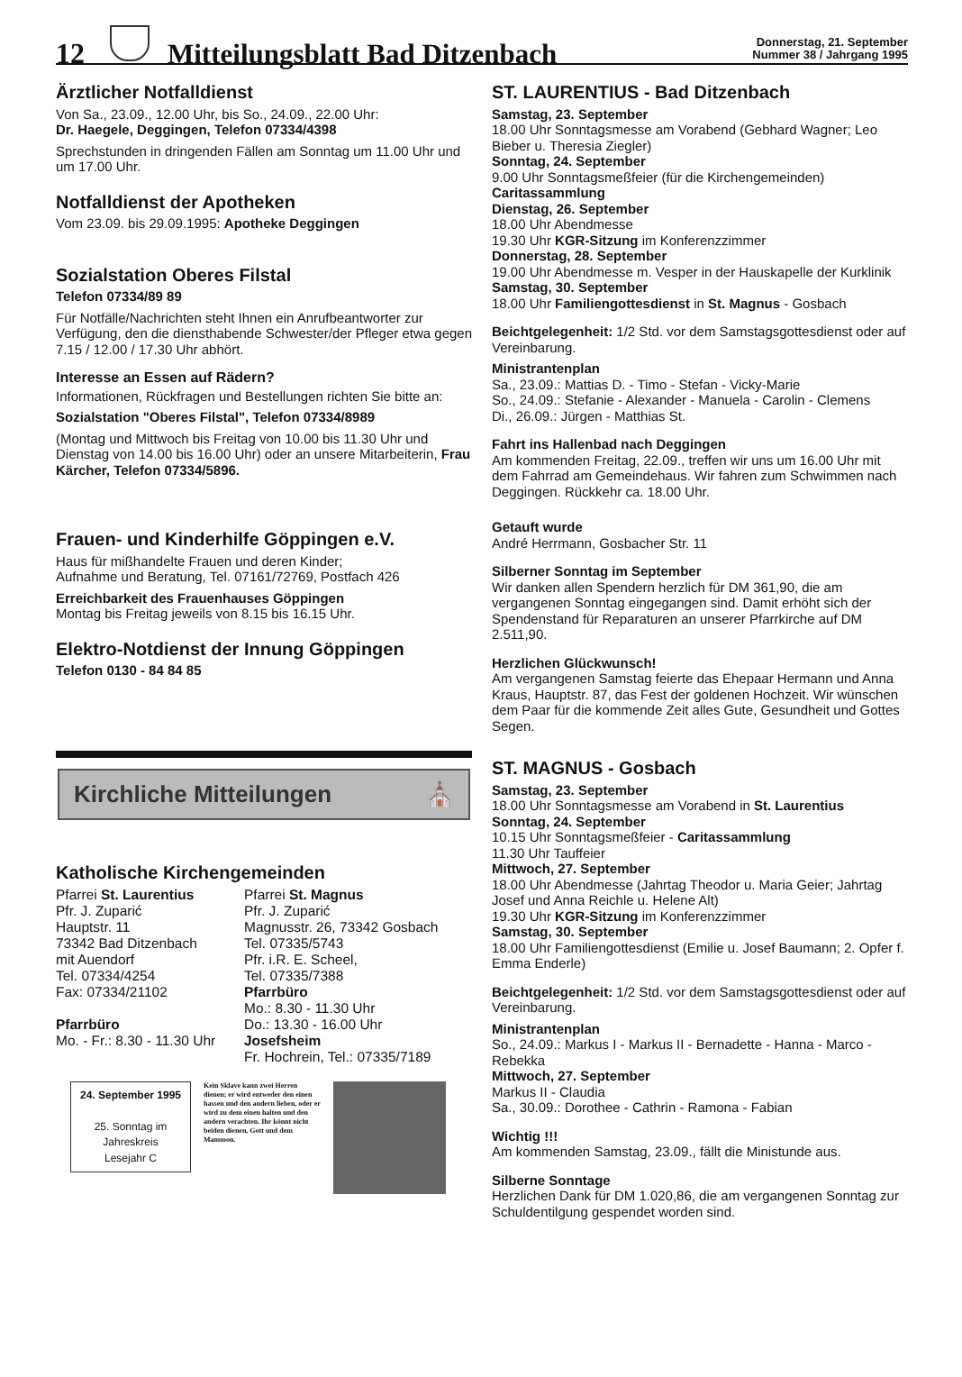12 Mitteilungsblatt Bad Ditzenbach Donnerstag, 21. September
Nummer 38 / Jahrgang 1995
Ärztlicher Notfalldienst
Von Sa., 23.09., 12.00 Uhr, bis So., 24.09., 22.00 Uhr:
Dr. Haegele, Deggingen, Telefon 07334/4398
Sprechstunden in dringenden Fällen am Sonntag um 11.00 Uhr und um 17.00 Uhr.
Notfalldienst der Apotheken
Vom 23.09. bis 29.09.1995: Apotheke Deggingen
Sozialstation Oberes Filstal
Telefon 07334/89 89
Für Notfälle/Nachrichten steht Ihnen ein Anrufbeantworter zur Verfügung, den die diensthabende Schwester/der Pfleger etwa gegen 7.15 / 12.00 / 17.30 Uhr abhört.
Interesse an Essen auf Rädern?
Informationen, Rückfragen und Bestellungen richten Sie bitte an:
Sozialstation "Oberes Filstal", Telefon 07334/8989
(Montag und Mittwoch bis Freitag von 10.00 bis 11.30 Uhr und Dienstag von 14.00 bis 16.00 Uhr) oder an unsere Mitarbeiterin, Frau Kärcher, Telefon 07334/5896.
Frauen- und Kinderhilfe Göppingen e.V.
Haus für mißhandelte Frauen und deren Kinder;
Aufnahme und Beratung, Tel. 07161/72769, Postfach 426
Erreichbarkeit des Frauenhauses Göppingen
Montag bis Freitag jeweils von 8.15 bis 16.15 Uhr.
Elektro-Notdienst der Innung Göppingen
Telefon 0130 - 84 84 85
Kirchliche Mitteilungen ⛪
Katholische Kirchengemeinden
Pfarrei St. Laurentius
Pfr. J. Zuparić
Hauptstr. 11
73342 Bad Ditzenbach
mit Auendorf
Tel. 07334/4254
Fax: 07334/21102
Pfarrbüro
Mo. - Fr.: 8.30 - 11.30 Uhr
Pfarrei St. Magnus
Pfr. J. Zuparić
Magnusstr. 26, 73342 Gosbach
Tel. 07335/5743
Pfr. i.R. E. Scheel,
Tel. 07335/7388
Pfarrbüro
Mo.: 8.30 - 11.30 Uhr
Do.: 13.30 - 16.00 Uhr
Josefsheim
Fr. Hochrein, Tel.: 07335/7189
24. September 1995
25. Sonntag im Jahreskreis
Lesejahr C
Kein Sklave kann zwei Herren dienen; er wird entweder den einen hassen und den andern lieben, oder er wird zu dem einen halten und den andern verachten. Ihr könnt nicht beiden dienen, Gott und dem Mammon.
ST. LAURENTIUS - Bad Ditzenbach
Samstag, 23. September
18.00 Uhr Sonntagsmesse am Vorabend (Gebhard Wagner; Leo Bieber u. Theresia Ziegler)
Sonntag, 24. September
9.00 Uhr Sonntagsmeßfeier (für die Kirchengemeinden)
Caritassammlung
Dienstag, 26. September
18.00 Uhr Abendmesse
19.30 Uhr KGR-Sitzung im Konferenzzimmer
Donnerstag, 28. September
19.00 Uhr Abendmesse m. Vesper in der Hauskapelle der Kurklinik
Samstag, 30. September
18.00 Uhr Familiengottesdienst in St. Magnus - Gosbach
Beichtgelegenheit: 1/2 Std. vor dem Samstagsgottesdienst oder auf Vereinbarung.
Ministrantenplan
Sa., 23.09.: Mattias D. - Timo - Stefan - Vicky-Marie
So., 24.09.: Stefanie - Alexander - Manuela - Carolin - Clemens
Di., 26.09.: Jürgen - Matthias St.
Fahrt ins Hallenbad nach Deggingen
Am kommenden Freitag, 22.09., treffen wir uns um 16.00 Uhr mit dem Fahrrad am Gemeindehaus. Wir fahren zum Schwimmen nach Deggingen. Rückkehr ca. 18.00 Uhr.
Getauft wurde
André Herrmann, Gosbacher Str. 11
Silberner Sonntag im September
Wir danken allen Spendern herzlich für DM 361,90, die am vergangenen Sonntag eingegangen sind. Damit erhöht sich der Spendenstand für Reparaturen an unserer Pfarrkirche auf DM 2.511,90.
Herzlichen Glückwunsch!
Am vergangenen Samstag feierte das Ehepaar Hermann und Anna Kraus, Hauptstr. 87, das Fest der goldenen Hochzeit. Wir wünschen dem Paar für die kommende Zeit alles Gute, Gesundheit und Gottes Segen.
ST. MAGNUS - Gosbach
Samstag, 23. September
18.00 Uhr Sonntagsmesse am Vorabend in St. Laurentius
Sonntag, 24. September
10.15 Uhr Sonntagsmeßfeier - Caritassammlung
11.30 Uhr Tauffeier
Mittwoch, 27. September
18.00 Uhr Abendmesse (Jahrtag Theodor u. Maria Geier; Jahrtag Josef und Anna Reichle u. Helene Alt)
19.30 Uhr KGR-Sitzung im Konferenzzimmer
Samstag, 30. September
18.00 Uhr Familiengottesdienst (Emilie u. Josef Baumann; 2. Opfer f. Emma Enderle)
Beichtgelegenheit: 1/2 Std. vor dem Samstagsgottesdienst oder auf Vereinbarung.
Ministrantenplan
So., 24.09.: Markus I - Markus II - Bernadette - Hanna - Marco - Rebekka
Mittwoch, 27. September
Markus II - Claudia
Sa., 30.09.: Dorothee - Cathrin - Ramona - Fabian
Wichtig !!!
Am kommenden Samstag, 23.09., fällt die Ministunde aus.
Silberne Sonntage
Herzlichen Dank für DM 1.020,86, die am vergangenen Sonntag zur Schuldentilgung gespendet worden sind.